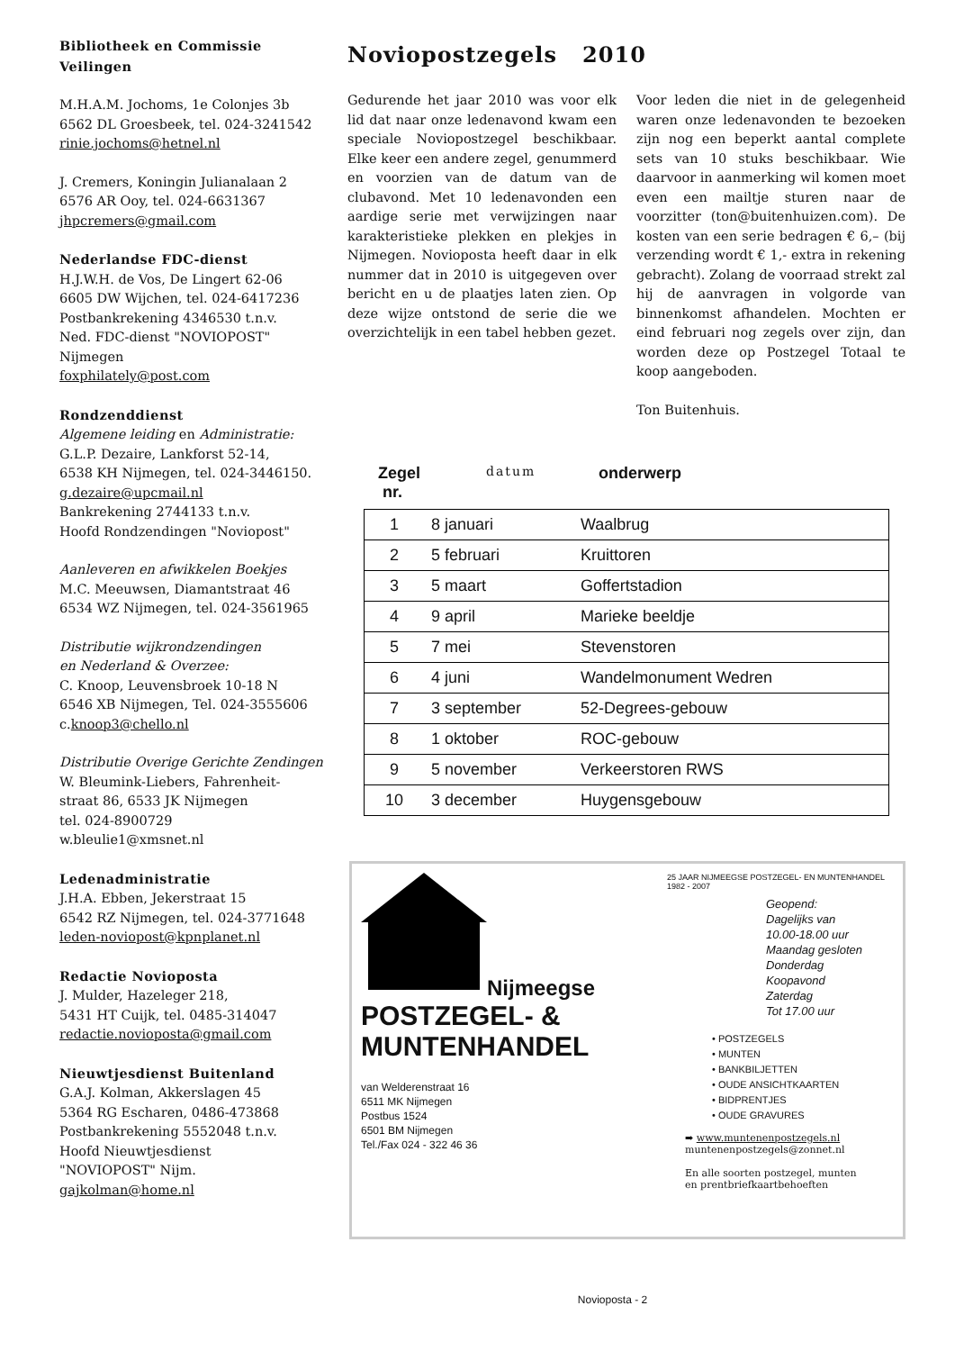Bibliotheek en Commissie Veilingen
M.H.A.M. Jochoms, 1e Colonjes 3b
6562 DL Groesbeek, tel. 024-3241542
rinie.jochoms@hetnel.nl
J. Cremers, Koningin Julianalaan 2
6576 AR Ooy, tel. 024-6631367
jhpcremers@gmail.com
Nederlandse FDC-dienst
H.J.W.H. de Vos, De Lingert 62-06
6605 DW Wijchen, tel. 024-6417236
Postbankrekening 4346530 t.n.v.
Ned. FDC-dienst "NOVIOPOST"
Nijmegen
foxphilately@post.com
Rondzenddienst
Algemene leiding en Administratie:
G.L.P. Dezaire, Lankforst 52-14,
6538 KH Nijmegen, tel. 024-3446150.
g.dezaire@upcmail.nl
Bankrekening 2744133 t.n.v.
Hoofd Rondzendingen "Noviopost"
Aanleveren en afwikkelen Boekjes
M.C. Meeuwsen, Diamantstraat 46
6534 WZ Nijmegen, tel. 024-3561965
Distributie wijkrondzendingen
en Nederland & Overzee:
C. Knoop, Leuvensbroek 10-18 N
6546 XB Nijmegen, Tel. 024-3555606
c.knoop3@chello.nl
Distributie Overige Gerichte Zendingen
W. Bleumink-Liebers, Fahrenheit-
straat 86, 6533 JK Nijmegen
tel. 024-8900729
w.bleulie1@xmsnet.nl
Ledenadministratie
J.H.A. Ebben, Jekerstraat 15
6542 RZ Nijmegen, tel. 024-3771648
leden-noviopost@kpnplanet.nl
Redactie Novioposta
J. Mulder, Hazeleger 218,
5431 HT Cuijk, tel. 0485-314047
redactie.novioposta@gmail.com
Nieuwtjesdienst Buitenland
G.A.J. Kolman, Akkerslagen 45
5364 RG Escharen, 0486-473868
Postbankrekening 5552048 t.n.v.
Hoofd Nieuwtjesdienst
"NOVIOPOST" Nijm.
gajkolman@home.nl
Noviopostzegels 2010
Gedurende het jaar 2010 was voor elk lid dat naar onze ledenavond kwam een speciale Noviopostzegel beschikbaar. Elke keer een andere zegel, genummerd en voorzien van de datum van de clubavond. Met 10 ledenavonden een aardige serie met verwijzingen naar karakteristieke plekken en plekjes in Nijmegen. Novioposta heeft daar in elk nummer dat in 2010 is uitgegeven over bericht en u de plaatjes laten zien. Op deze wijze ontstond de serie die we overzichtelijk in een tabel hebben gezet.
Voor leden die niet in de gelegenheid waren onze ledenavonden te bezoeken zijn nog een beperkt aantal complete sets van 10 stuks beschikbaar. Wie daarvoor in aanmerking wil komen moet even een mailtje sturen naar de voorzitter (ton@buitenhuizen.com). De kosten van een serie bedragen € 6,– (bij verzending wordt € 1,- extra in rekening gebracht). Zolang de voorraad strekt zal hij de aanvragen in volgorde van binnenkomst afhandelen. Mochten er eind februari nog zegels over zijn, dan worden deze op Postzegel Totaal te koop aangeboden.
Ton Buitenhuis.
Zegel
nr. datum onderwerp
| 1 | 8 januari | Waalbrug |
| 2 | 5 februari | Kruittoren |
| 3 | 5 maart | Goffertstadion |
| 4 | 9 april | Marieke beeldje |
| 5 | 7 mei | Stevenstoren |
| 6 | 4 juni | Wandelmonument Wedren |
| 7 | 3 september | 52-Degrees-gebouw |
| 8 | 1 oktober | ROC-gebouw |
| 9 | 5 november | Verkeerstoren RWS |
| 10 | 3 december | Huygensgebouw |
Nijmeegse
POSTZEGEL- &
MUNTENHANDEL
van Welderenstraat 16
6511 MK Nijmegen
Postbus 1524
6501 BM Nijmegen
Tel./Fax 024 - 322 46 36
25 JAAR NIJMEEGSE POSTZEGEL- EN MUNTENHANDEL 1982 - 2007
Geopend:
Dagelijks van
10.00-18.00 uur
Maandag gesloten
Donderdag
Koopavond
Zaterdag
Tot 17.00 uur
• POSTZEGELS
• MUNTEN
• BANKBILJETTEN
• OUDE ANSICHTKAARTEN
• BIDPRENTJES
• OUDE GRAVURES
➡ www.muntenenpostzegels.nl
muntenenpostzegels@zonnet.nl
En alle soorten postzegel, munten
en prentbriefkaartbehoeften
Novioposta - 2